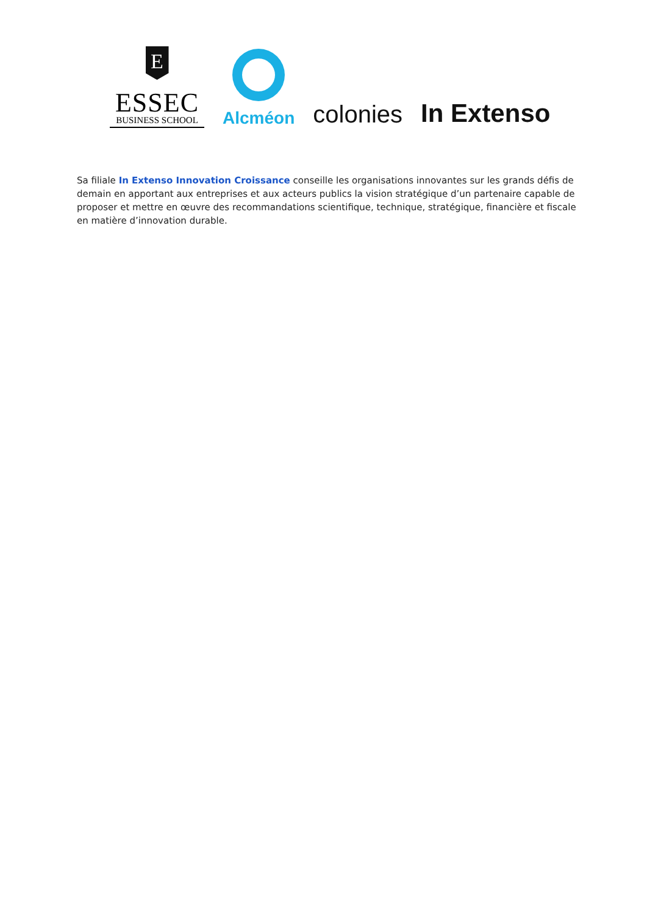E
ESSEC
BUSINESS SCHOOL
Alcméon
colonies
In Extenso
Sa filiale In Extenso Innovation Croissance conseille les organisations innovantes sur les grands défis de demain en apportant aux entreprises et aux acteurs publics la vision stratégique d’un partenaire capable de proposer et mettre en œuvre des recommandations scientifique, technique, stratégique, financière et fiscale en matière d’innovation durable.